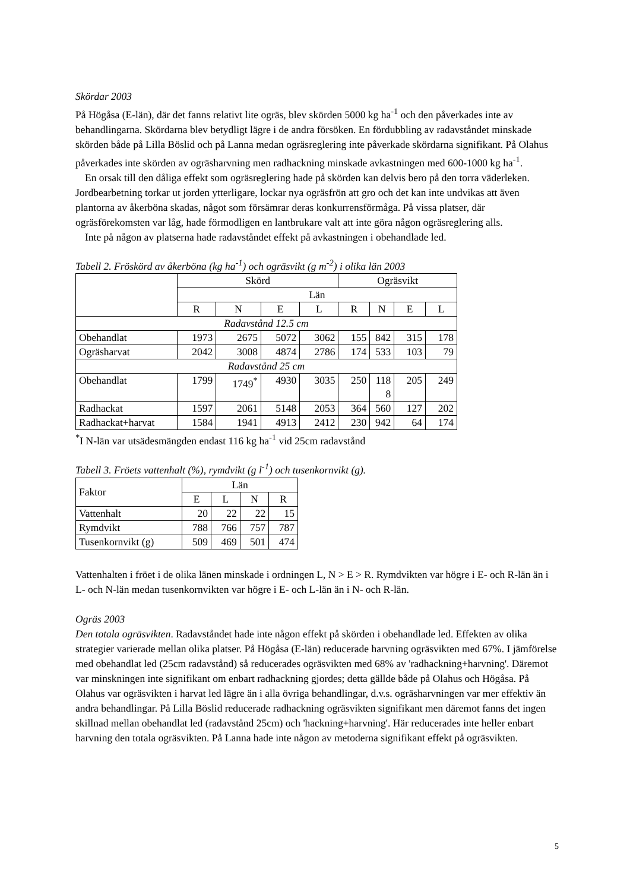Skördar 2003
På Högåsa (E-län), där det fanns relativt lite ogräs, blev skörden 5000 kg ha<sup>-1</sup> och den påverkades inte av behandlingarna. Skördarna blev betydligt lägre i de andra försöken. En fördubbling av radavståndet minskade skörden både på Lilla Böslid och på Lanna medan ogräsreglering inte påverkade skördarna signifikant. På Olahus påverkades inte skörden av ogräsharvning men radhackning minskade avkastningen med 600-1000 kg ha<sup>-1</sup>.
En orsak till den dåliga effekt som ogräsreglering hade på skörden kan delvis bero på den torra väderleken. Jordbearbetning torkar ut jorden ytterligare, lockar nya ogräsfrön att gro och det kan inte undvikas att även plantorna av åkerböna skadas, något som försämrar deras konkurrensförmåga. På vissa platser, där ogräsförekomsten var låg, hade förmodligen en lantbrukare valt att inte göra någon ogräsreglering alls.
Inte på någon av platserna hade radavståndet effekt på avkastningen i obehandlade led.
Tabell 2. Fröskörd av åkerböna (kg ha<sup>-1</sup>) och ogräsvikt (g m<sup>-2</sup>) i olika län 2003
| | Skörd | | | | Ogräsvikt | | | |
| | Län | | | | | | | |
| | R | N | E | L | R | N | E | L |
| Radavstånd 12.5 cm | | | | | | | | |
| Obehandlat | 1973 | 2675 | 5072 | 3062 | 155 | 842 | 315 | 178 |
| Ogräsharvat | 2042 | 3008 | 4874 | 2786 | 174 | 533 | 103 | 79 |
| Radavstånd 25 cm | | | | | | | | |
| Obehandlat | 1799 | 1749<sup>*</sup> | 4930 | 3035 | 250 | 118 8 | 205 | 249 |
| Radhackat | 1597 | 2061 | 5148 | 2053 | 364 | 560 | 127 | 202 |
| Radhackat+harvat | 1584 | 1941 | 4913 | 2412 | 230 | 942 | 64 | 174 |
<sup>*</sup> I N-län var utsädesmängden endast 116 kg ha<sup>-1</sup> vid 25cm radavstånd
Tabell 3. Fröets vattenhalt (%), rymdvikt (g l<sup>-1</sup>) och tusenkornvikt (g).
| Faktor | Län | | | |
| | E | L | N | R |
| Vattenhalt | 20 | 22 | 22 | 15 |
| Rymdvikt | 788 | 766 | 757 | 787 |
| Tusenkornvikt (g) | 509 | 469 | 501 | 474 |
Vattenhalten i fröet i de olika länen minskade i ordningen L, N > E > R. Rymdvikten var högre i E- och R-län än i L- och N-län medan tusenkornvikten var högre i E- och L-län än i N- och R-län.
Ogräs 2003
Den totala ogräsvikten. Radavståndet hade inte någon effekt på skörden i obehandlade led. Effekten av olika strategier varierade mellan olika platser. På Högåsa (E-län) reducerade harvning ogräsvikten med 67%. I jämförelse med obehandlat led (25cm radavstånd) så reducerades ogräsvikten med 68% av 'radhackning+harvning'. Däremot var minskningen inte signifikant om enbart radhackning gjordes; detta gällde både på Olahus och Högåsa. På Olahus var ogräsvikten i harvat led lägre än i alla övriga behandlingar, d.v.s. ogräsharvningen var mer effektiv än andra behandlingar. På Lilla Böslid reducerade radhackning ogräsvikten signifikant men däremot fanns det ingen skillnad mellan obehandlat led (radavstånd 25cm) och 'hackning+harvning'. Här reducerades inte heller enbart harvning den totala ogräsvikten. På Lanna hade inte någon av metoderna signifikant effekt på ogräsvikten.
5